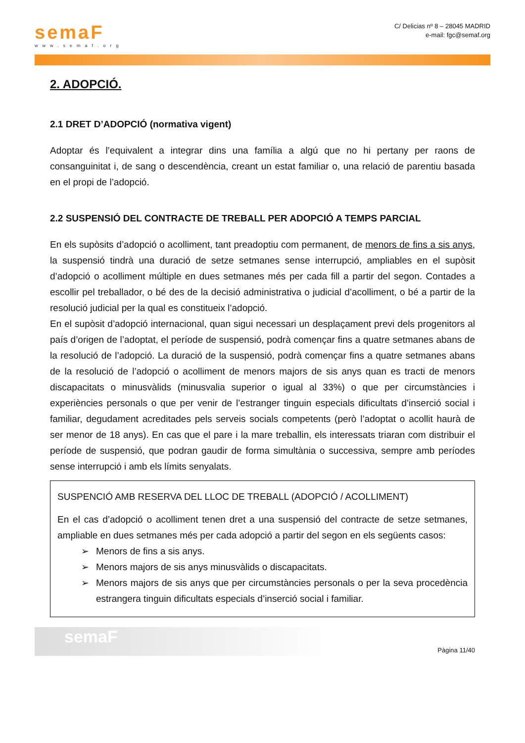semaF
www.semaf.org
C/ Delicias nº 8 – 28045 MADRID
e-mail: fgc@semaf.org
2. ADOPCIÓ.
2.1 DRET D’ADOPCIÓ (normativa vigent)
Adoptar és l’equivalent a integrar dins una família a algú que no hi pertany per raons de consanguinitat i, de sang o descendència, creant un estat familiar o, una relació de parentiu basada en el propi de l’adopció.
2.2 SUSPENSIÓ DEL CONTRACTE DE TREBALL PER ADOPCIÓ A TEMPS PARCIAL
En els supòsits d’adopció o acolliment, tant preadoptiu com permanent, de menors de fins a sis anys, la suspensió tindrà una duració de setze setmanes sense interrupció, ampliables en el supòsit d’adopció o acolliment múltiple en dues setmanes més per cada fill a partir del segon. Contades a escollir pel treballador, o bé des de la decisió administrativa o judicial d’acolliment, o bé a partir de la resolució judicial per la qual es constitueix l’adopció.
En el supòsit d’adopció internacional, quan sigui necessari un desplaçament previ dels progenitors al país d’origen de l’adoptat, el període de suspensió, podrà començar fins a quatre setmanes abans de la resolució de l’adopció. La duració de la suspensió, podrà començar fins a quatre setmanes abans de la resolució de l’adopció o acolliment de menors majors de sis anys quan es tracti de menors discapacitats o minusvàlids (minusvalia superior o igual al 33%) o que per circumstàncies i experiències personals o que per venir de l’estranger tinguin especials dificultats d’inserció social i familiar, degudament acreditades pels serveis socials competents (però l’adoptat o acollit haurà de ser menor de 18 anys). En cas que el pare i la mare treballin, els interessats triaran com distribuir el període de suspensió, que podran gaudir de forma simultània o successiva, sempre amb períodes sense interrupció i amb els límits senyalats.
SUSPENCIÓ AMB RESERVA DEL LLOC DE TREBALL (ADOPCIÓ / ACOLLIMENT)
En el cas d’adopció o acolliment tenen dret a una suspensió del contracte de setze setmanes, ampliable en dues setmanes més per cada adopció a partir del segon en els següents casos:
➢ Menors de fins a sis anys.
➢ Menors majors de sis anys minusvàlids o discapacitats.
➢ Menors majors de sis anys que per circumstàncies personals o per la seva procedència estrangera tinguin dificultats especials d’inserció social i familiar.
semaF
Pàgina 11/40